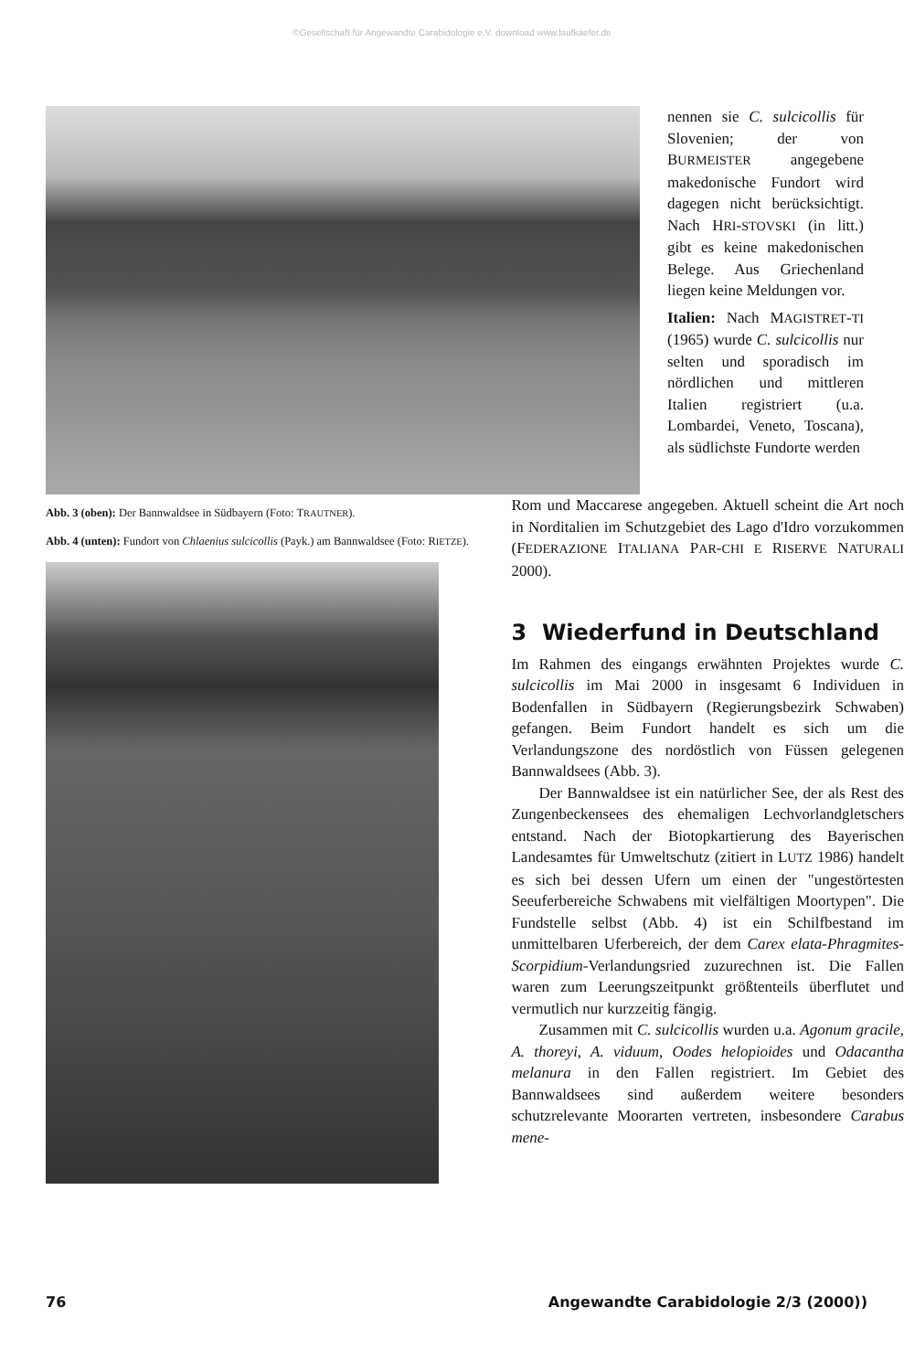©Gesellschaft für Angewandte Carabidologie e.V. download www.laufkaefer.de
nennen sie C. sulcicollis für Slovenien; der von BURMEISTER angegebene makedonische Fundort wird dagegen nicht berücksichtigt. Nach HRI-STOVSKI (in litt.) gibt es keine makedonischen Belege. Aus Griechenland liegen keine Meldungen vor.
Italien: Nach MAGISTRET-TI (1965) wurde C. sulcicollis nur selten und sporadisch im nördlichen und mittleren Italien registriert (u.a. Lombardei, Veneto, Toscana), als südlichste Fundorte werden
Abb. 3 (oben): Der Bannwaldsee in Südbayern (Foto: TRAUTNER).
Abb. 4 (unten): Fundort von Chlaenius sulcicollis (Payk.) am Bannwaldsee (Foto: RIETZE).
Rom und Maccarese angegeben. Aktuell scheint die Art noch in Norditalien im Schutzgebiet des Lago d'Idro vorzukommen (FEDERAZIONE ITALIANA PAR-CHI E RISERVE NATURALI 2000).
3 Wiederfund in Deutschland
Im Rahmen des eingangs erwähnten Projektes wurde C. sulcicollis im Mai 2000 in insgesamt 6 Individuen in Bodenfallen in Südbayern (Regierungsbezirk Schwaben) gefangen. Beim Fundort handelt es sich um die Verlandungszone des nordöstlich von Füssen gelegenen Bannwaldsees (Abb. 3).
Der Bannwaldsee ist ein natürlicher See, der als Rest des Zungenbeckensees des ehemaligen Lechvorlandgletschers entstand. Nach der Biotopkartierung des Bayerischen Landesamtes für Umweltschutz (zitiert in LUTZ 1986) handelt es sich bei dessen Ufern um einen der "ungestörtesten Seeuferbereiche Schwabens mit vielfältigen Moortypen". Die Fundstelle selbst (Abb. 4) ist ein Schilfbestand im unmittelbaren Uferbereich, der dem Carex elata-Phragmites-Scorpidium-Verlandungsried zuzurechnen ist. Die Fallen waren zum Leerungszeitpunkt größtenteils überflutet und vermutlich nur kurzzeitig fängig.
Zusammen mit C. sulcicollis wurden u.a. Agonum gracile, A. thoreyi, A. viduum, Oodes helopioides und Odacantha melanura in den Fallen registriert. Im Gebiet des Bannwaldsees sind außerdem weitere besonders schutzrelevante Moorarten vertreten, insbesondere Carabus mene-
76 Angewandte Carabidologie 2/3 (2000))